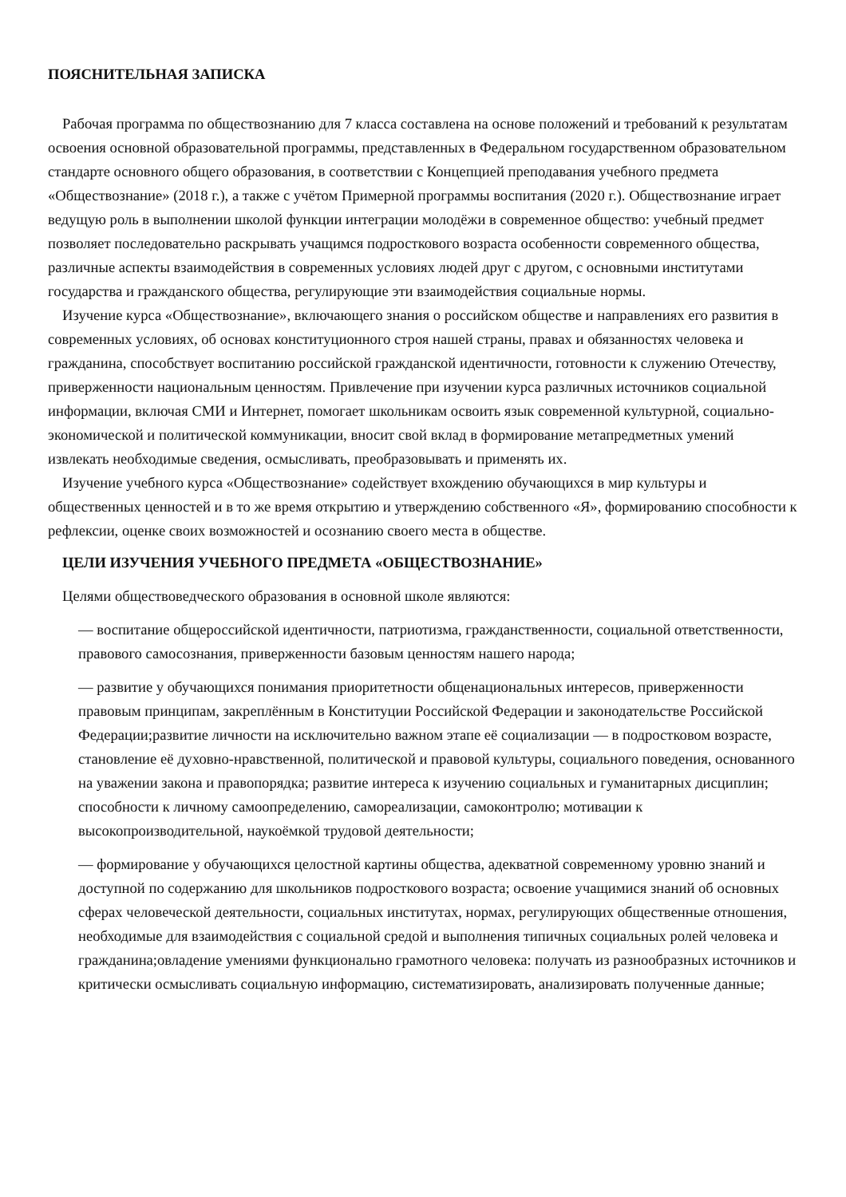ПОЯСНИТЕЛЬНАЯ ЗАПИСКА
Рабочая программа по обществознанию для 7 класса составлена на основе положений и требований к результатам освоения основной образовательной программы, представленных в Федеральном государственном образовательном стандарте основного общего образования, в соответствии с Концепцией преподавания учебного предмета «Обществознание» (2018 г.), а также с учётом Примерной программы воспитания (2020 г.). Обществознание играет ведущую роль в выполнении школой функции интеграции молодёжи в современное общество: учебный предмет позволяет последовательно раскрывать учащимся подросткового возраста особенности современного общества, различные аспекты взаимодействия в современных условиях людей друг с другом, с основными институтами государства и гражданского общества, регулирующие эти взаимодействия социальные нормы.
Изучение курса «Обществознание», включающего знания о российском обществе и направлениях его развития в современных условиях, об основах конституционного строя нашей страны, правах и обязанностях человека и гражданина, способствует воспитанию российской гражданской идентичности, готовности к служению Отечеству, приверженности национальным ценностям. Привлечение при изучении курса различных источников социальной информации, включая СМИ и Интернет, помогает школьникам освоить язык современной культурной, социально-экономической и политической коммуникации, вносит свой вклад в формирование метапредметных умений извлекать необходимые сведения, осмысливать, преобразовывать и применять их.
Изучение учебного курса «Обществознание» содействует вхождению обучающихся в мир культуры и общественных ценностей и в то же время открытию и утверждению собственного «Я», формированию способности к рефлексии, оценке своих возможностей и осознанию своего места в обществе.
ЦЕЛИ ИЗУЧЕНИЯ УЧЕБНОГО ПРЕДМЕТА «ОБЩЕСТВОЗНАНИЕ»
Целями обществоведческого образования в основной школе являются:
— воспитание общероссийской идентичности, патриотизма, гражданственности, социальной ответственности, правового самосознания, приверженности базовым ценностям нашего народа;
— развитие у обучающихся понимания приоритетности общенациональных интересов, приверженности правовым принципам, закреплённым в Конституции Российской Федерации и законодательстве Российской Федерации;развитие личности на исключительно важном этапе её социализации — в подростковом возрасте, становление её духовно-нравственной, политической и правовой культуры, социального поведения, основанного на уважении закона и правопорядка; развитие интереса к изучению социальных и гуманитарных дисциплин; способности к личному самоопределению, самореализации, самоконтролю; мотивации к высокопроизводительной, наукоёмкой трудовой деятельности;
— формирование у обучающихся целостной картины общества, адекватной современному уровню знаний и доступной по содержанию для школьников подросткового возраста; освоение учащимися знаний об основных сферах человеческой деятельности, социальных институтах, нормах, регулирующих общественные отношения, необходимые для взаимодействия с социальной средой и выполнения типичных социальных ролей человека и гражданина;овладение умениями функционально грамотного человека: получать из разнообразных источников и критически осмысливать социальную информацию, систематизировать, анализировать полученные данные;